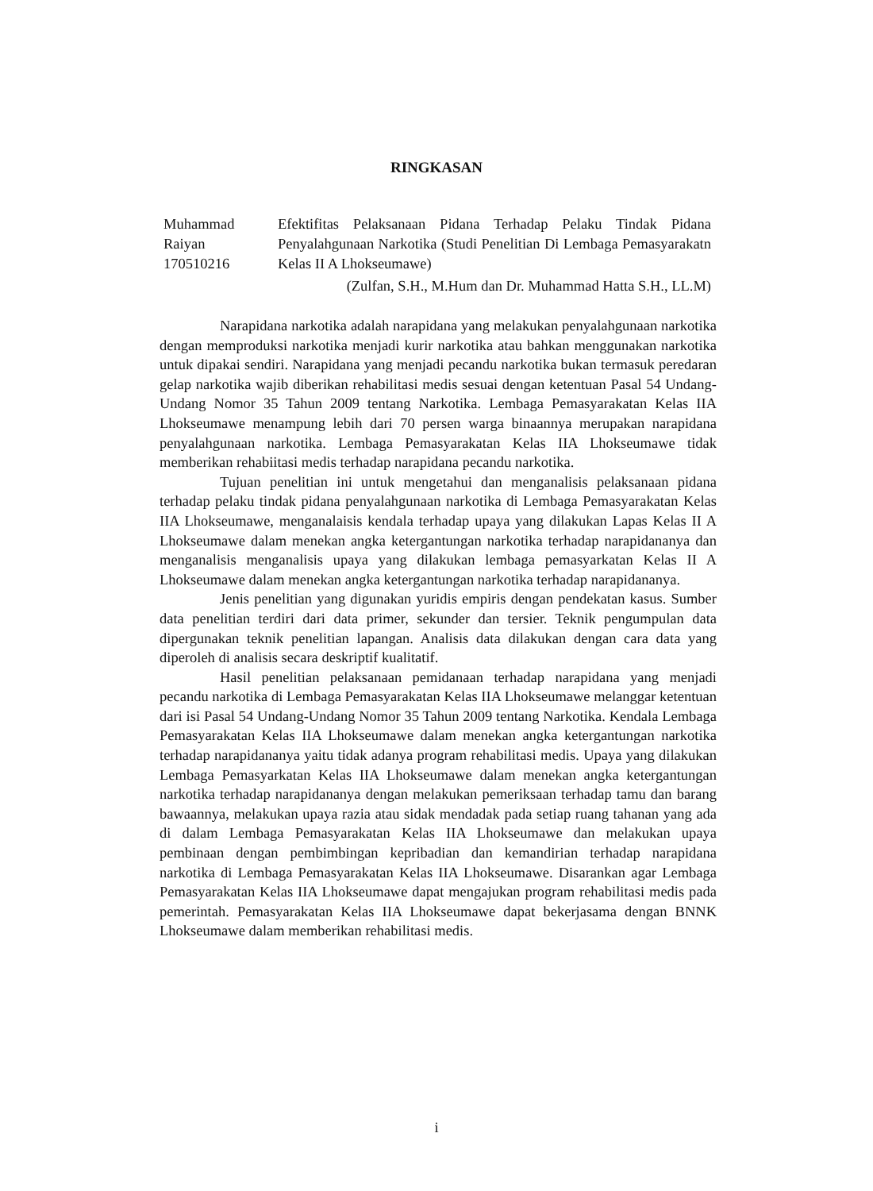RINGKASAN
Muhammad
Raiyan
170510216
Efektifitas Pelaksanaan Pidana Terhadap Pelaku Tindak Pidana Penyalahgunaan Narkotika (Studi Penelitian Di Lembaga Pemasyarakatn Kelas II A Lhokseumawe)
(Zulfan, S.H., M.Hum dan Dr. Muhammad Hatta S.H., LL.M)
Narapidana narkotika adalah narapidana yang melakukan penyalahgunaan narkotika dengan memproduksi narkotika menjadi kurir narkotika atau bahkan menggunakan narkotika untuk dipakai sendiri. Narapidana yang menjadi pecandu narkotika bukan termasuk peredaran gelap narkotika wajib diberikan rehabilitasi medis sesuai dengan ketentuan Pasal 54 Undang-Undang Nomor 35 Tahun 2009 tentang Narkotika. Lembaga Pemasyarakatan Kelas IIA Lhokseumawe menampung lebih dari 70 persen warga binaannya merupakan narapidana penyalahgunaan narkotika. Lembaga Pemasyarakatan Kelas IIA Lhokseumawe tidak memberikan rehabiitasi medis terhadap narapidana pecandu narkotika.
Tujuan penelitian ini untuk mengetahui dan menganalisis pelaksanaan pidana terhadap pelaku tindak pidana penyalahgunaan narkotika di Lembaga Pemasyarakatan Kelas IIA Lhokseumawe, menganalaisis kendala terhadap upaya yang dilakukan Lapas Kelas II A Lhokseumawe dalam menekan angka ketergantungan narkotika terhadap narapidananya dan menganalisis menganalisis upaya yang dilakukan lembaga pemasyarkatan Kelas II A Lhokseumawe dalam menekan angka ketergantungan narkotika terhadap narapidananya.
Jenis penelitian yang digunakan yuridis empiris dengan pendekatan kasus. Sumber data penelitian terdiri dari data primer, sekunder dan tersier. Teknik pengumpulan data dipergunakan teknik penelitian lapangan. Analisis data dilakukan dengan cara data yang diperoleh di analisis secara deskriptif kualitatif.
Hasil penelitian pelaksanaan pemidanaan terhadap narapidana yang menjadi pecandu narkotika di Lembaga Pemasyarakatan Kelas IIA Lhokseumawe melanggar ketentuan dari isi Pasal 54 Undang-Undang Nomor 35 Tahun 2009 tentang Narkotika. Kendala Lembaga Pemasyarakatan Kelas IIA Lhokseumawe dalam menekan angka ketergantungan narkotika terhadap narapidananya yaitu tidak adanya program rehabilitasi medis. Upaya yang dilakukan Lembaga Pemasyarkatan Kelas IIA Lhokseumawe dalam menekan angka ketergantungan narkotika terhadap narapidananya dengan melakukan pemeriksaan terhadap tamu dan barang bawaannya, melakukan upaya razia atau sidak mendadak pada setiap ruang tahanan yang ada di dalam Lembaga Pemasyarakatan Kelas IIA Lhokseumawe dan melakukan upaya pembinaan dengan pembimbingan kepribadian dan kemandirian terhadap narapidana narkotika di Lembaga Pemasyarakatan Kelas IIA Lhokseumawe. Disarankan agar Lembaga Pemasyarakatan Kelas IIA Lhokseumawe dapat mengajukan program rehabilitasi medis pada pemerintah. Pemasyarakatan Kelas IIA Lhokseumawe dapat bekerjasama dengan BNNK Lhokseumawe dalam memberikan rehabilitasi medis.
i